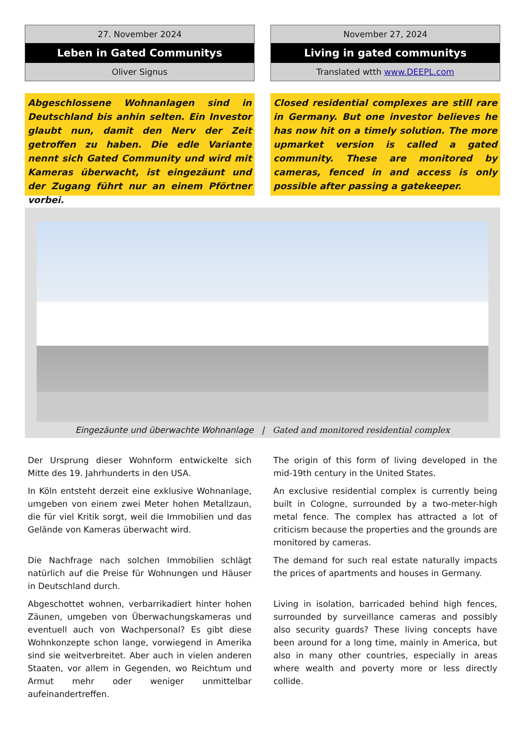27. November 2024
Leben in Gated Communitys
Oliver Signus
Abgeschlossene Wohnanlagen sind in Deutschland bis anhin selten. Ein Investor glaubt nun, damit den Nerv der Zeit getroffen zu haben. Die edle Variante nennt sich Gated Community und wird mit Kameras überwacht, ist eingezäunt und der Zugang führt nur an einem Pförtner vorbei.
November 27, 2024
Living in gated communitys
Translated wtth www.DEEPL.com
Closed residential complexes are still rare in Germany. But one investor believes he has now hit on a timely solution. The more upmarket version is called a gated community. These are monitored by cameras, fenced in and access is only possible after passing a gatekeeper.
Eingezäunte und überwachte Wohnanlage | Gated and monitored residential complex
Der Ursprung dieser Wohnform entwickelte sich Mitte des 19. Jahrhunderts in den USA.
In Köln entsteht derzeit eine exklusive Wohnanlage, umgeben von einem zwei Meter hohen Metallzaun, die für viel Kritik sorgt, weil die Immobilien und das Gelände von Kameras überwacht wird.
Die Nachfrage nach solchen Immobilien schlägt natürlich auf die Preise für Wohnungen und Häuser in Deutschland durch.
Abgeschottet wohnen, verbarrikadiert hinter hohen Zäunen, umgeben von Überwachungskameras und eventuell auch von Wachpersonal? Es gibt diese Wohnkonzepte schon lange, vorwiegend in Amerika sind sie weitverbreitet. Aber auch in vielen anderen Staaten, vor allem in Gegenden, wo Reichtum und Armut mehr oder weniger unmittelbar aufeinandertreffen.
The origin of this form of living developed in the mid-19th century in the United States.
An exclusive residential complex is currently being built in Cologne, surrounded by a two-meter-high metal fence. The complex has attracted a lot of criticism because the properties and the grounds are monitored by cameras.
The demand for such real estate naturally impacts the prices of apartments and houses in Germany.
Living in isolation, barricaded behind high fences, surrounded by surveillance cameras and possibly also security guards? These living concepts have been around for a long time, mainly in America, but also in many other countries, especially in areas where wealth and poverty more or less directly collide.